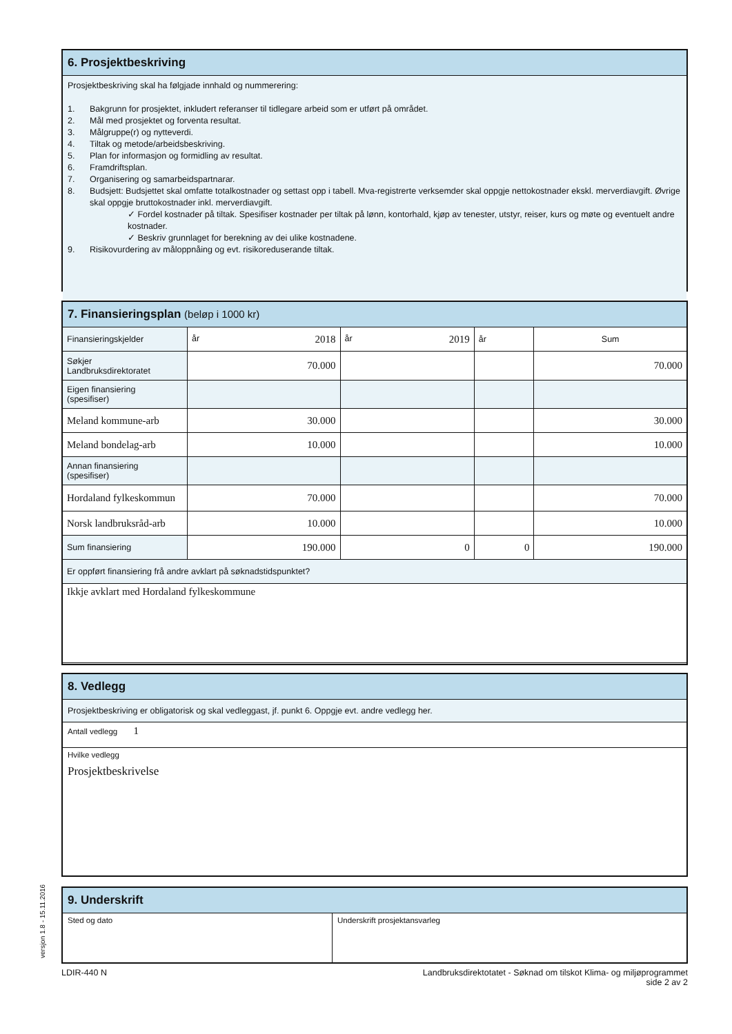6. Prosjektbeskriving
Prosjektbeskriving skal ha følgjade innhald og nummerering:
1. Bakgrunn for prosjektet, inkludert referanser til tidlegare arbeid som er utført på området.
2. Mål med prosjektet og forventa resultat.
3. Målgruppe(r) og nytteverdi.
4. Tiltak og metode/arbeidsbeskriving.
5. Plan for informasjon og formidling av resultat.
6. Framdriftsplan.
7. Organisering og samarbeidspartnarar.
8. Budsjett: Budsjettet skal omfatte totalkostnader og settast opp i tabell. Mva-registrerte verksemder skal oppgje nettokostnader ekskl. merverdiavgift. Øvrige skal oppgje bruttokostnader inkl. merverdiavgift.
✓ Fordel kostnader på tiltak. Spesifiser kostnader per tiltak på lønn, kontorhald, kjøp av tenester, utstyr, reiser, kurs og møte og eventuelt andre kostnader.
✓ Beskriv grunnlaget for berekning av dei ulike kostnadene.
9. Risikovurdering av måloppnåing og evt. risikoreduserande tiltak.
7. Finansieringsplan (beløp i 1000 kr)
| Finansieringskjelder | år 2018 | år 2019 | år | Sum |
| Søkjer Landbruksdirektoratet | 70.000 | | | 70.000 |
| Eigen finansiering (spesifiser) | | | | |
| Meland kommune-arb | 30.000 | | | 30.000 |
| Meland bondelag-arb | 10.000 | | | 10.000 |
| Annan finansiering (spesifiser) | | | | |
| Hordaland fylkeskommun | 70.000 | | | 70.000 |
| Norsk landbruksråd-arb | 10.000 | | | 10.000 |
| Sum finansiering | 190.000 | 0 | 0 | 190.000 |
| Er oppført finansiering frå andre avklart på søknadstidspunktet? | | | | |
| Ikkje avklart med Hordaland fylkeskommune | | | | |
8. Vedlegg
Prosjektbeskriving er obligatorisk og skal vedleggast, jf. punkt 6. Oppgje evt. andre vedlegg her.
Antall vedlegg 1
Hvilke vedlegg
Prosjektbeskrivelse
versjon 1.8 - 15.11.2016
9. Underskrift
Sted og dato Underskrift prosjektansvarleg
LDIR-440 N Landbruksdirektotatet - Søknad om tilskot Klima- og miljøprogrammet
side 2 av 2